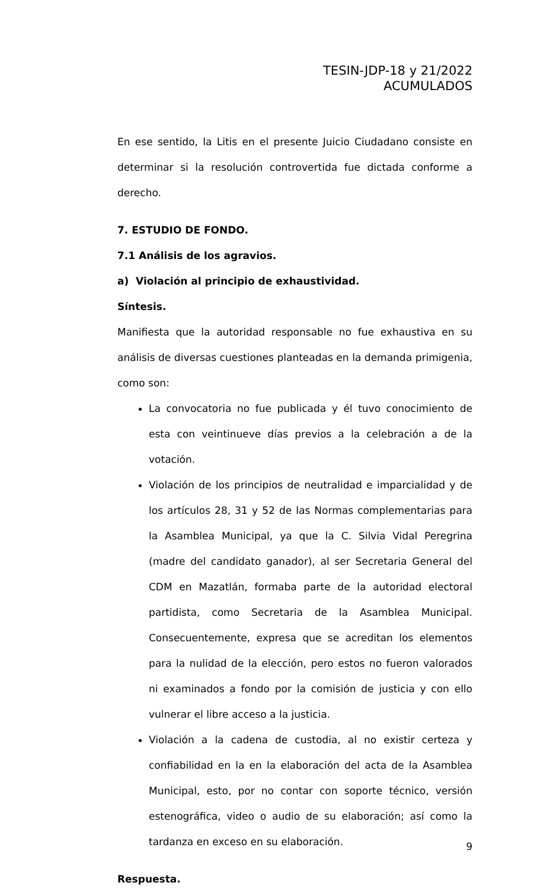TESIN-JDP-18 y 21/2022
ACUMULADOS
En ese sentido, la Litis en el presente Juicio Ciudadano consiste en determinar si la resolución controvertida fue dictada conforme a derecho.
7. ESTUDIO DE FONDO.
7.1 Análisis de los agravios.
a) Violación al principio de exhaustividad.
Síntesis.
Manifiesta que la autoridad responsable no fue exhaustiva en su análisis de diversas cuestiones planteadas en la demanda primigenia, como son:
La convocatoria no fue publicada y él tuvo conocimiento de esta con veintinueve días previos a la celebración a de la votación.
Violación de los principios de neutralidad e imparcialidad y de los artículos 28, 31 y 52 de las Normas complementarias para la Asamblea Municipal, ya que la C. Silvia Vidal Peregrina (madre del candidato ganador), al ser Secretaria General del CDM en Mazatlán, formaba parte de la autoridad electoral partidista, como Secretaria de la Asamblea Municipal. Consecuentemente, expresa que se acreditan los elementos para la nulidad de la elección, pero estos no fueron valorados ni examinados a fondo por la comisión de justicia y con ello vulnerar el libre acceso a la justicia.
Violación a la cadena de custodia, al no existir certeza y confiabilidad en la en la elaboración del acta de la Asamblea Municipal, esto, por no contar con soporte técnico, versión estenográfica, video o audio de su elaboración; así como la tardanza en exceso en su elaboración.
Respuesta.
9